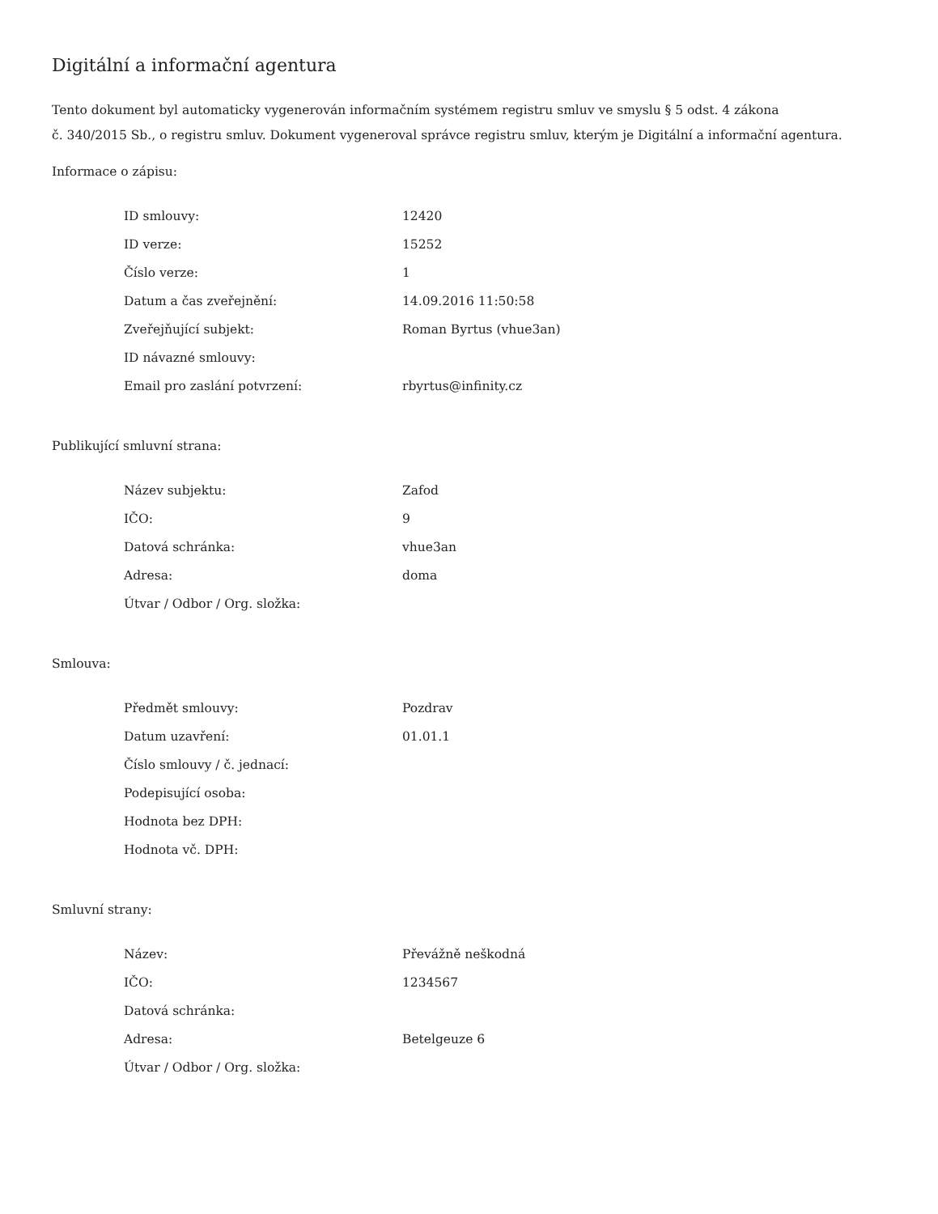Digitální a informační agentura
Tento dokument byl automaticky vygenerován informačním systémem registru smluv ve smyslu § 5 odst. 4 zákona
č. 340/2015 Sb., o registru smluv. Dokument vygeneroval správce registru smluv, kterým je Digitální a informační agentura.
Informace o zápisu:
| ID smlouvy: | 12420 |
| ID verze: | 15252 |
| Číslo verze: | 1 |
| Datum a čas zveřejnění: | 14.09.2016 11:50:58 |
| Zveřejňující subjekt: | Roman Byrtus (vhue3an) |
| ID návazné smlouvy: | |
| Email pro zaslání potvrzení: | rbyrtus@infinity.cz |
Publikující smluvní strana:
| Název subjektu: | Zafod |
| IČO: | 9 |
| Datová schránka: | vhue3an |
| Adresa: | doma |
| Útvar / Odbor / Org. složka: | |
Smlouva:
| Předmět smlouvy: | Pozdrav |
| Datum uzavření: | 01.01.1 |
| Číslo smlouvy / č. jednací: | |
| Podepisující osoba: | |
| Hodnota bez DPH: | |
| Hodnota vč. DPH: | |
Smluvní strany:
| Název: | Převážně neškodná |
| IČO: | 1234567 |
| Datová schránka: | |
| Adresa: | Betelgeuze 6 |
| Útvar / Odbor / Org. složka: | |